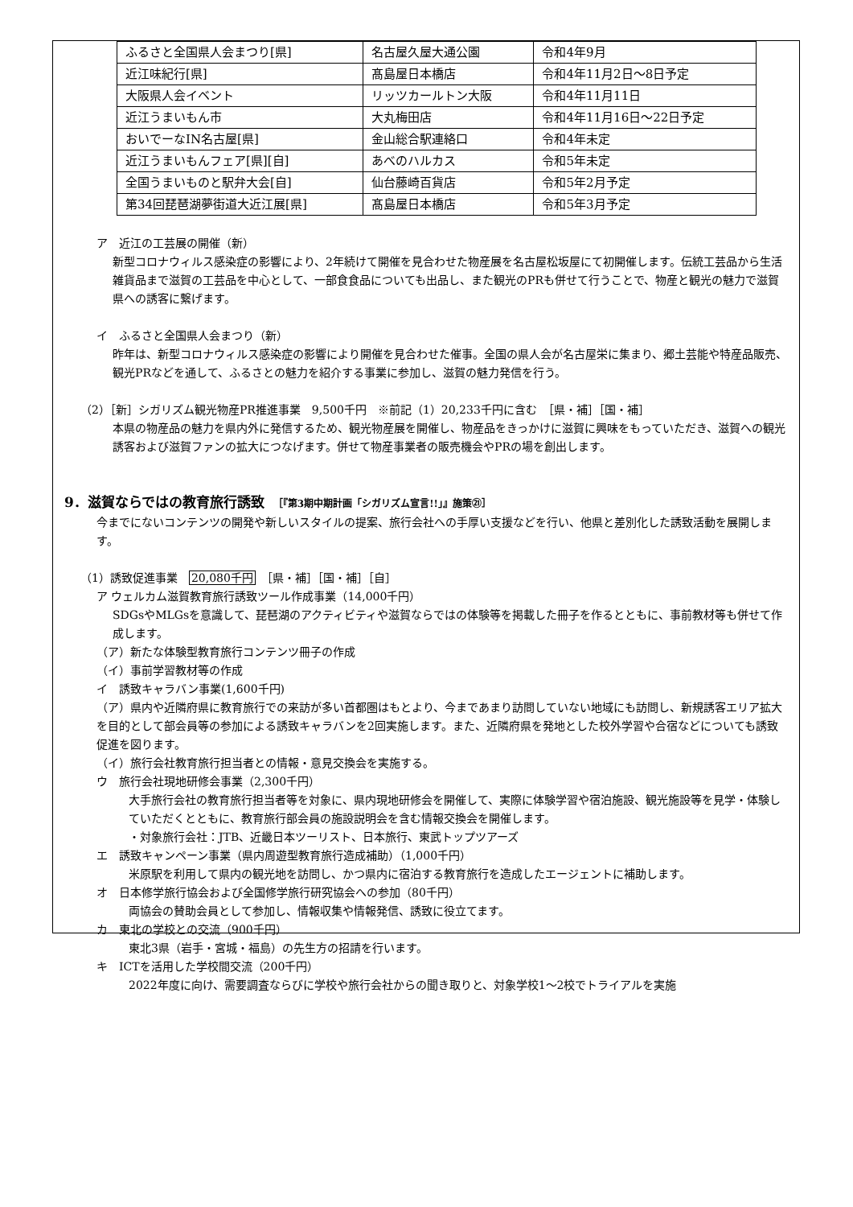| ふるさと全国県人会まつり[県] | 名古屋久屋大通公園 | 令和4年9月 |
| 近江味紀行[県] | 髙島屋日本橋店 | 令和4年11月2日～8日予定 |
| 大阪県人会イベント | リッツカールトン大阪 | 令和4年11月11日 |
| 近江うまいもん市 | 大丸梅田店 | 令和4年11月16日～22日予定 |
| おいでーなIN名古屋[県] | 金山総合駅連絡口 | 令和4年未定 |
| 近江うまいもんフェア[県][自] | あべのハルカス | 令和5年未定 |
| 全国うまいものと駅弁大会[自] | 仙台藤崎百貨店 | 令和5年2月予定 |
| 第34回琵琶湖夢街道大近江展[県] | 髙島屋日本橋店 | 令和5年3月予定 |
ア　近江の工芸展の開催（新）
新型コロナウィルス感染症の影響により、2年続けて開催を見合わせた物産展を名古屋松坂屋にて初開催します。伝統工芸品から生活雑貨品まで滋賀の工芸品を中心として、一部食食品についても出品し、また観光のPRも併せて行うことで、物産と観光の魅力で滋賀県への誘客に繋げます。
イ　ふるさと全国県人会まつり（新）
昨年は、新型コロナウィルス感染症の影響により開催を見合わせた催事。全国の県人会が名古屋栄に集まり、郷土芸能や特産品販売、観光PRなどを通して、ふるさとの魅力を紹介する事業に参加し、滋賀の魅力発信を行う。
（2）［新］シガリズム観光物産PR推進事業　9,500千円　※前記（1）20,233千円に含む　［県・補］［国・補］
本県の物産品の魅力を県内外に発信するため、観光物産展を開催し、物産品をきっかけに滋賀に興味をもっていただき、滋賀への観光誘客および滋賀ファンの拡大につなげます。併せて物産事業者の販売機会やPRの場を創出します。
9．滋賀ならではの教育旅行誘致　［『第3期中期計画「シガリズム宣言!!」』施策㉑］
今までにないコンテンツの開発や新しいスタイルの提案、旅行会社への手厚い支援などを行い、他県と差別化した誘致活動を展開します。
（1）誘致促進事業　20,080千円　［県・補］［国・補］［自］
ア ウェルカム滋賀教育旅行誘致ツール作成事業（14,000千円）
SDGsやMLGsを意識して、琵琶湖のアクティビティや滋賀ならではの体験等を掲載した冊子を作るとともに、事前教材等も併せて作成します。
（ア）新たな体験型教育旅行コンテンツ冊子の作成
（イ）事前学習教材等の作成
イ　誘致キャラバン事業(1,600千円)
（ア）県内や近隣府県に教育旅行での来訪が多い首都圏はもとより、今まであまり訪問していない地域にも訪問し、新規誘客エリア拡大を目的として部会員等の参加による誘致キャラバンを2回実施します。また、近隣府県を発地とした校外学習や合宿などについても誘致促進を図ります。
（イ）旅行会社教育旅行担当者との情報・意見交換会を実施する。
ウ　旅行会社現地研修会事業（2,300千円）
大手旅行会社の教育旅行担当者等を対象に、県内現地研修会を開催して、実際に体験学習や宿泊施設、観光施設等を見学・体験していただくとともに、教育旅行部会員の施設説明会を含む情報交換会を開催します。
・対象旅行会社：JTB、近畿日本ツーリスト、日本旅行、東武トップツアーズ
エ　誘致キャンペーン事業（県内周遊型教育旅行造成補助）（1,000千円）
米原駅を利用して県内の観光地を訪問し、かつ県内に宿泊する教育旅行を造成したエージェントに補助します。
オ　日本修学旅行協会および全国修学旅行研究協会への参加（80千円）
両協会の賛助会員として参加し、情報収集や情報発信、誘致に役立てます。
カ　東北の学校との交流（900千円）
東北3県（岩手・宮城・福島）の先生方の招請を行います。
キ　ICTを活用した学校間交流（200千円）
2022年度に向け、需要調査ならびに学校や旅行会社からの聞き取りと、対象学校1～2校でトライアルを実施